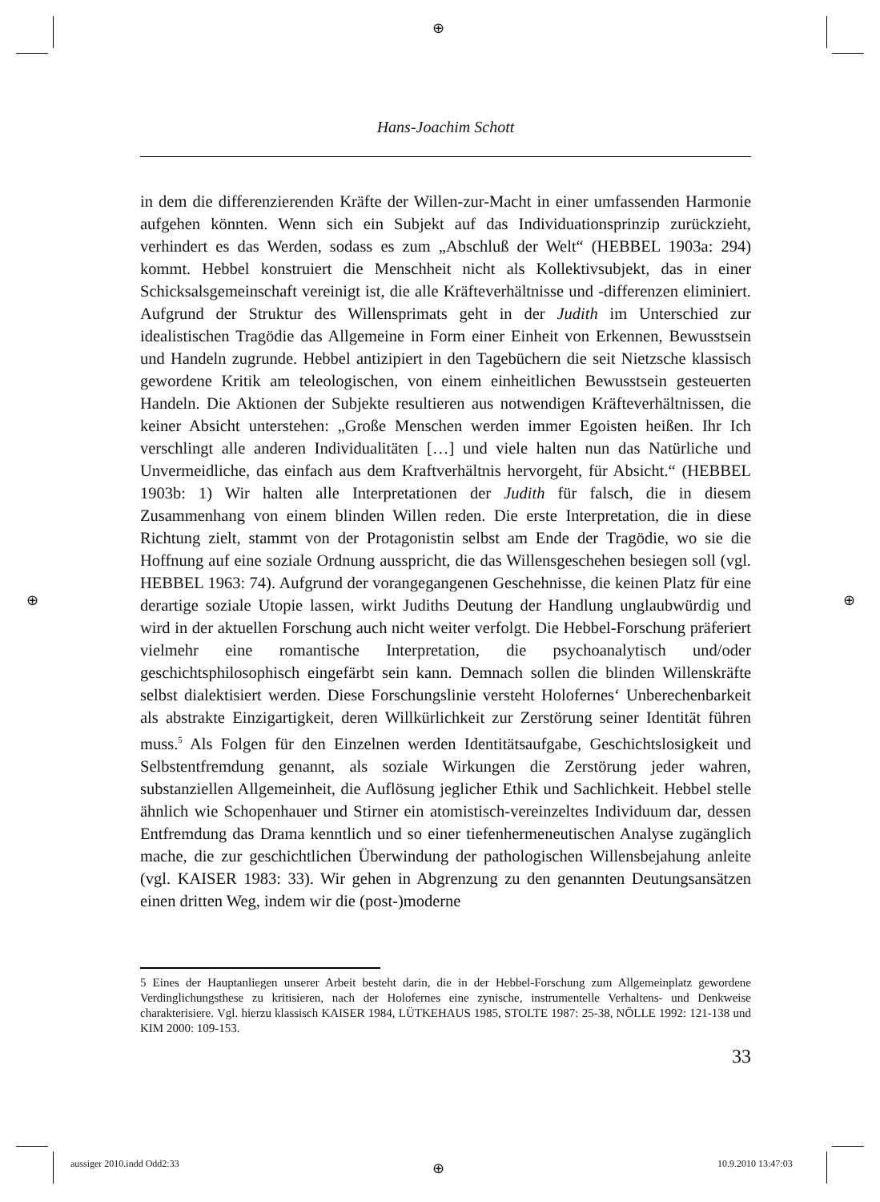⊕
⊕ ⊕
⊕
Hans-Joachim Schott
in dem die differenzierenden Kräfte der Willen-zur-Macht in einer umfassenden Harmonie aufgehen könnten. Wenn sich ein Subjekt auf das Individuationsprinzip zurückzieht, verhindert es das Werden, sodass es zum „Abschluß der Welt“ (HEBBEL 1903a: 294) kommt. Hebbel konstruiert die Menschheit nicht als Kollektivsubjekt, das in einer Schicksalsgemeinschaft vereinigt ist, die alle Kräfteverhältnisse und -differenzen eliminiert. Aufgrund der Struktur des Willensprimats geht in der Judith im Unterschied zur idealistischen Tragödie das Allgemeine in Form einer Einheit von Erkennen, Bewusstsein und Handeln zugrunde. Hebbel antizipiert in den Tagebüchern die seit Nietzsche klassisch gewordene Kritik am teleologischen, von einem einheitlichen Bewusstsein gesteuerten Handeln. Die Aktionen der Subjekte resultieren aus notwendigen Kräfteverhältnissen, die keiner Absicht unterstehen: „Große Menschen werden immer Egoisten heißen. Ihr Ich verschlingt alle anderen Individualitäten […] und viele halten nun das Natürliche und Unvermeidliche, das einfach aus dem Kraftverhältnis hervorgeht, für Absicht.“ (HEBBEL 1903b: 1) Wir halten alle Interpretationen der Judith für falsch, die in diesem Zusammenhang von einem blinden Willen reden. Die erste Interpretation, die in diese Richtung zielt, stammt von der Protagonistin selbst am Ende der Tragödie, wo sie die Hoffnung auf eine soziale Ordnung ausspricht, die das Willensgeschehen besiegen soll (vgl. HEBBEL 1963: 74). Aufgrund der vorangegangenen Geschehnisse, die keinen Platz für eine derartige soziale Utopie lassen, wirkt Judiths Deutung der Handlung unglaubwürdig und wird in der aktuellen Forschung auch nicht weiter verfolgt. Die Hebbel-Forschung präferiert vielmehr eine romantische Interpretation, die psychoanalytisch und/oder geschichtsphilosophisch eingefärbt sein kann. Demnach sollen die blinden Willenskräfte selbst dialektisiert werden. Diese Forschungslinie versteht Holofernes‘ Unberechenbarkeit als abstrakte Einzigartigkeit, deren Willkürlichkeit zur Zerstörung seiner Identität führen muss.<sup>5</sup> Als Folgen für den Einzelnen werden Identitätsaufgabe, Geschichtslosigkeit und Selbstentfremdung genannt, als soziale Wirkungen die Zerstörung jeder wahren, substanziellen Allgemeinheit, die Auflösung jeglicher Ethik und Sachlichkeit. Hebbel stelle ähnlich wie Schopenhauer und Stirner ein atomistisch-vereinzeltes Individuum dar, dessen Entfremdung das Drama kenntlich und so einer tiefenhermeneutischen Analyse zugänglich mache, die zur geschichtlichen Überwindung der pathologischen Willensbejahung anleite (vgl. KAISER 1983: 33). Wir gehen in Abgrenzung zu den genannten Deutungsansätzen einen dritten Weg, indem wir die (post-)moderne
5 Eines der Hauptanliegen unserer Arbeit besteht darin, die in der Hebbel-Forschung zum Allgemeinplatz gewordene Verdinglichungsthese zu kritisieren, nach der Holofernes eine zynische, instrumentelle Verhaltens- und Denkweise charakterisiere. Vgl. hierzu klassisch KAISER 1984, LÜTKEHAUS 1985, STOLTE 1987: 25-38, NÖLLE 1992: 121-138 und KIM 2000: 109-153.
33
aussiger 2010.indd Odd2:33 10.9.2010 13:47:03